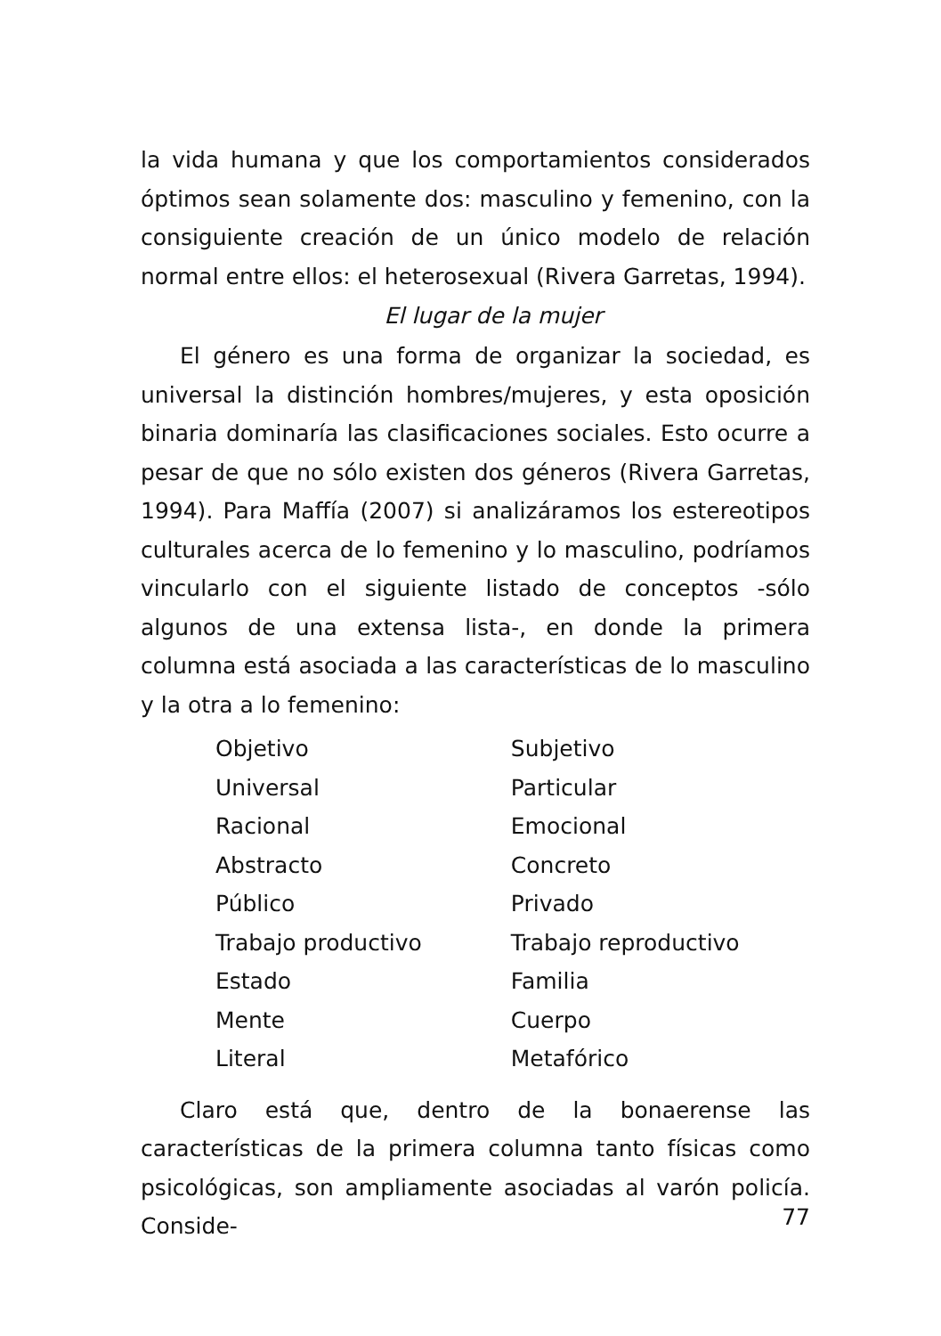la vida humana y que los comportamientos considerados óptimos sean solamente dos: masculino y femenino, con la consiguiente creación de un único modelo de relación normal entre ellos: el heterosexual (Rivera Garretas, 1994).
El lugar de la mujer
El género es una forma de organizar la sociedad, es universal la distinción hombres/mujeres, y esta oposición binaria dominaría las clasificaciones sociales. Esto ocurre a pesar de que no sólo existen dos géneros (Rivera Garretas, 1994). Para Maffía (2007) si analizáramos los estereotipos culturales acerca de lo femenino y lo masculino, podríamos vincularlo con el siguiente listado de conceptos -sólo algunos de una extensa lista-, en donde la primera columna está asociada a las características de lo masculino y la otra a lo femenino:
| Objetivo | Subjetivo |
| Universal | Particular |
| Racional | Emocional |
| Abstracto | Concreto |
| Público | Privado |
| Trabajo productivo | Trabajo reproductivo |
| Estado | Familia |
| Mente | Cuerpo |
| Literal | Metafórico |
Claro está que, dentro de la bonaerense las características de la primera columna tanto físicas como psicológicas, son ampliamente asociadas al varón policía. Conside-
77